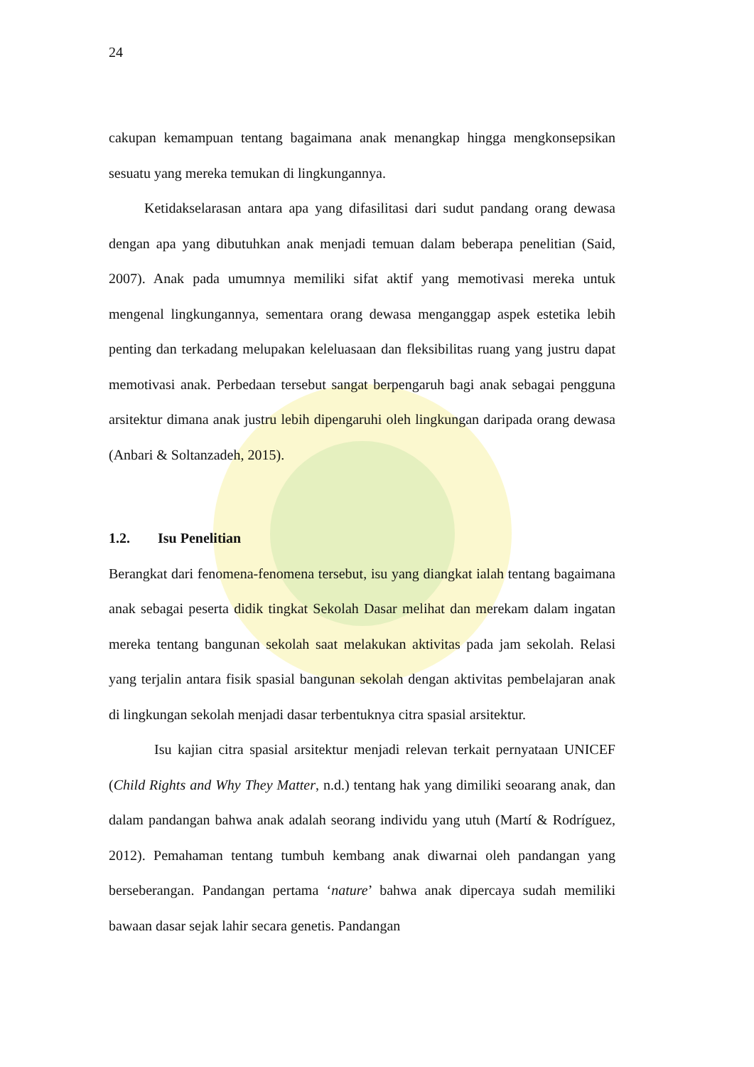24
cakupan kemampuan tentang bagaimana anak menangkap hingga mengkonsepsikan sesuatu yang mereka temukan di lingkungannya.
Ketidakselarasan antara apa yang difasilitasi dari sudut pandang orang dewasa dengan apa yang dibutuhkan anak menjadi temuan dalam beberapa penelitian (Said, 2007). Anak pada umumnya memiliki sifat aktif yang memotivasi mereka untuk mengenal lingkungannya, sementara orang dewasa menganggap aspek estetika lebih penting dan terkadang melupakan keleluasaan dan fleksibilitas ruang yang justru dapat memotivasi anak. Perbedaan tersebut sangat berpengaruh bagi anak sebagai pengguna arsitektur dimana anak justru lebih dipengaruhi oleh lingkungan daripada orang dewasa (Anbari & Soltanzadeh, 2015).
1.2. Isu Penelitian
Berangkat dari fenomena-fenomena tersebut, isu yang diangkat ialah tentang bagaimana anak sebagai peserta didik tingkat Sekolah Dasar melihat dan merekam dalam ingatan mereka tentang bangunan sekolah saat melakukan aktivitas pada jam sekolah. Relasi yang terjalin antara fisik spasial bangunan sekolah dengan aktivitas pembelajaran anak di lingkungan sekolah menjadi dasar terbentuknya citra spasial arsitektur.
Isu kajian citra spasial arsitektur menjadi relevan terkait pernyataan UNICEF (Child Rights and Why They Matter, n.d.) tentang hak yang dimiliki seoarang anak, dan dalam pandangan bahwa anak adalah seorang individu yang utuh (Martí & Rodríguez, 2012). Pemahaman tentang tumbuh kembang anak diwarnai oleh pandangan yang berseberangan. Pandangan pertama ‘nature’ bahwa anak dipercaya sudah memiliki bawaan dasar sejak lahir secara genetis. Pandangan